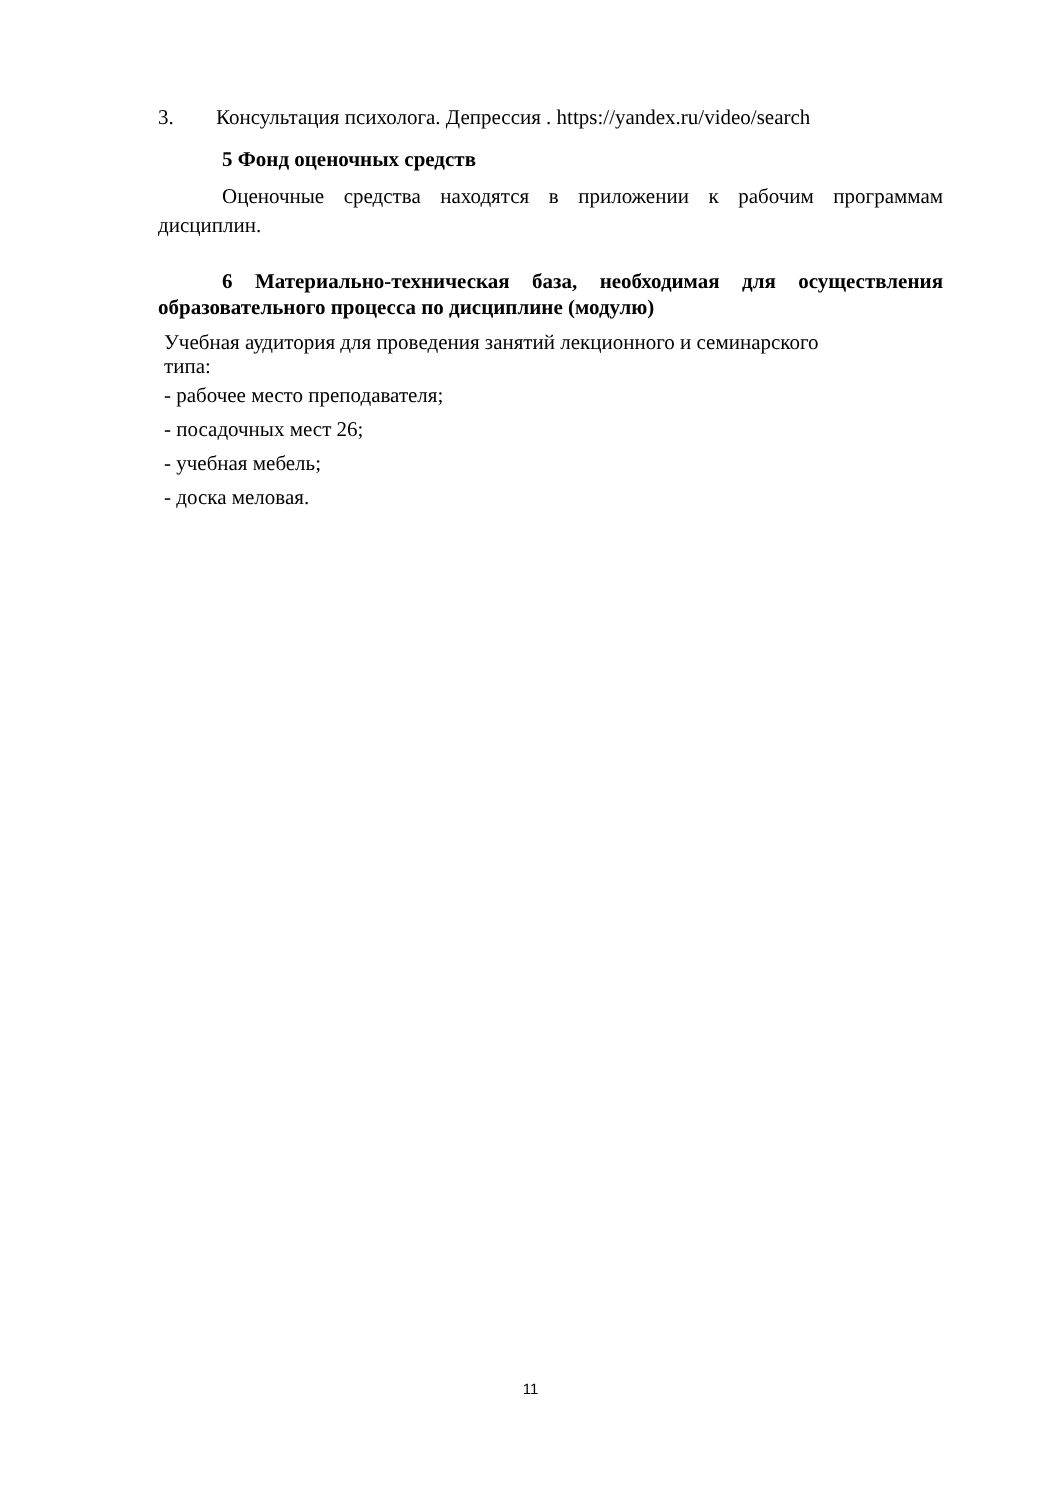3. Консультация психолога. Депрессия . https://yandex.ru/video/search
5 Фонд оценочных средств
Оценочные средства находятся в приложении к рабочим программам дисциплин.
6 Материально-техническая база, необходимая для осуществления образовательного процесса по дисциплине (модулю)
Учебная аудитория для проведения занятий лекционного и семинарского
типа:
- рабочее место преподавателя;
- посадочных мест 26;
- учебная мебель;
- доска меловая.
11